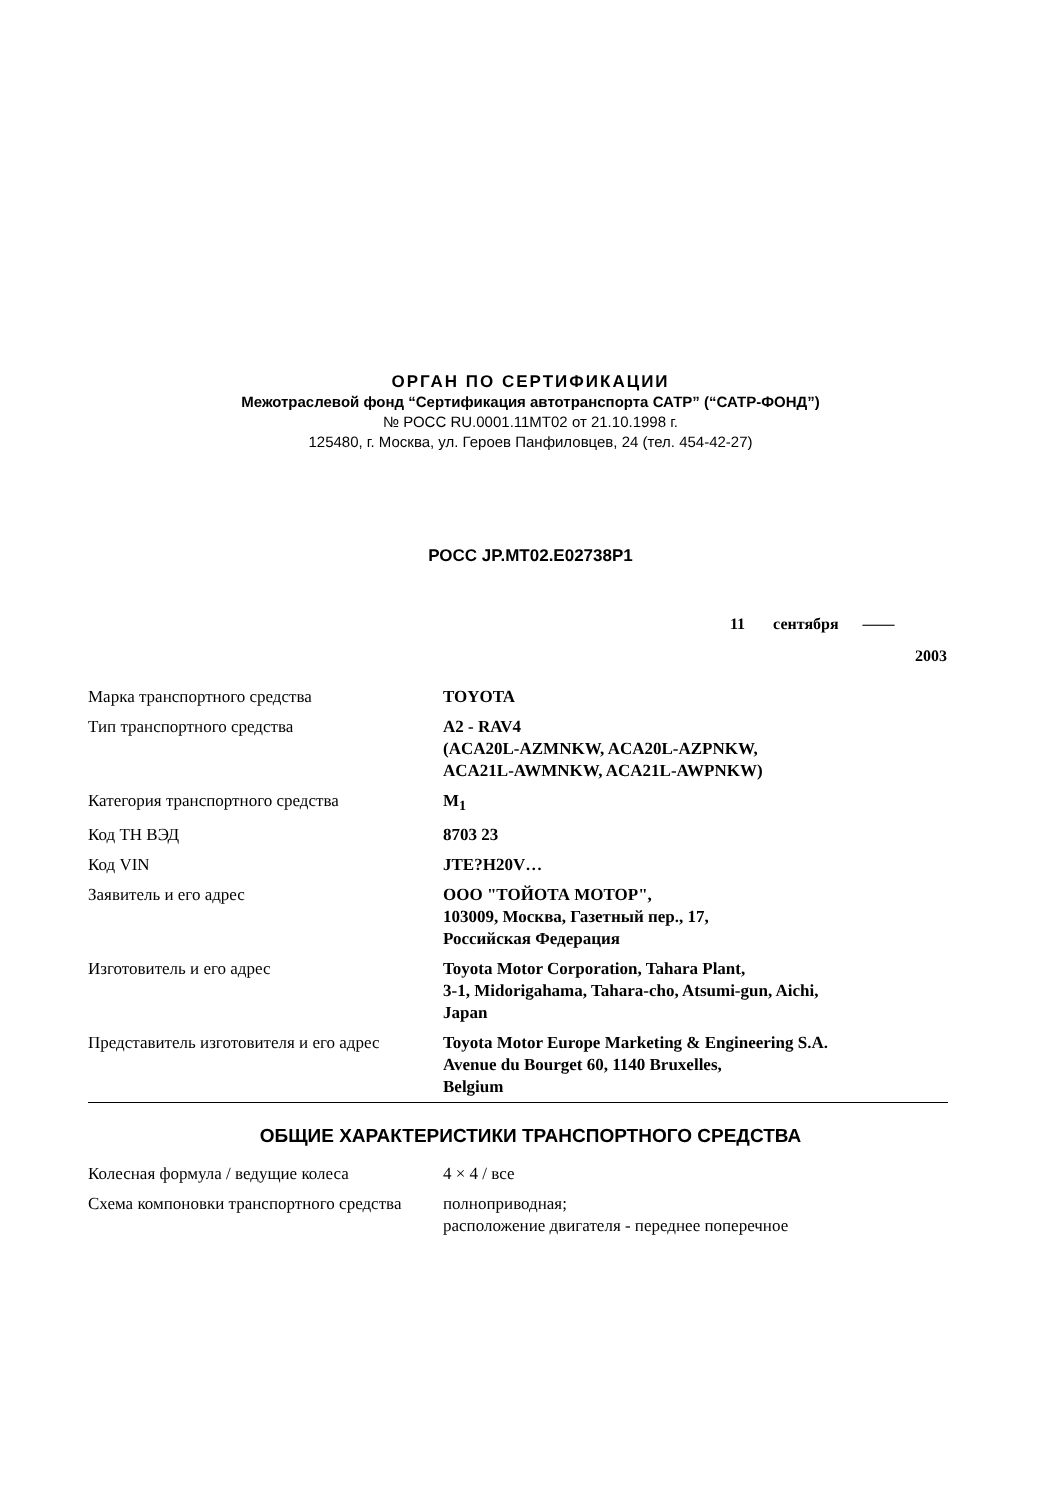ОРГАН ПО СЕРТИФИКАЦИИ
Межотраслевой фонд “Сертификация автотранспорта САТР” (“САТР-ФОНД”)
№ РОСС RU.0001.11МТ02 от 21.10.1998 г.
125480, г. Москва, ул. Героев Панфиловцев, 24 (тел. 454-42-27)
РОСС JP.MT02.E02738P1
11 сентября ——
2003
| Марка транспортного средства | TOYOTA |
| Тип транспортного средства | A2 - RAV4 (ACA20L-AZMNKW, ACA20L-AZPNKW, ACA21L-AWMNKW, ACA21L-AWPNKW) |
| Категория транспортного средства | M<sub>1</sub> |
| Код ТН ВЭД | 8703 23 |
| Код VIN | JTE?H20V… |
| Заявитель и его адрес | ООО "ТОЙОТА МОТОР", 103009, Москва, Газетный пер., 17, Российская Федерация |
| Изготовитель и его адрес | Toyota Motor Corporation, Tahara Plant, 3-1, Midorigahama, Tahara-cho, Atsumi-gun, Aichi, Japan |
| Представитель изготовителя и его адрес | Toyota Motor Europe Marketing & Engineering S.A. Avenue du Bourget 60, 1140 Bruxelles, Belgium |
ОБЩИЕ ХАРАКТЕРИСТИКИ ТРАНСПОРТНОГО СРЕДСТВА
| Колесная формула / ведущие колеса | 4 × 4 / все |
| Схема компоновки транспортного средства | полноприводная; расположение двигателя - переднее поперечное |